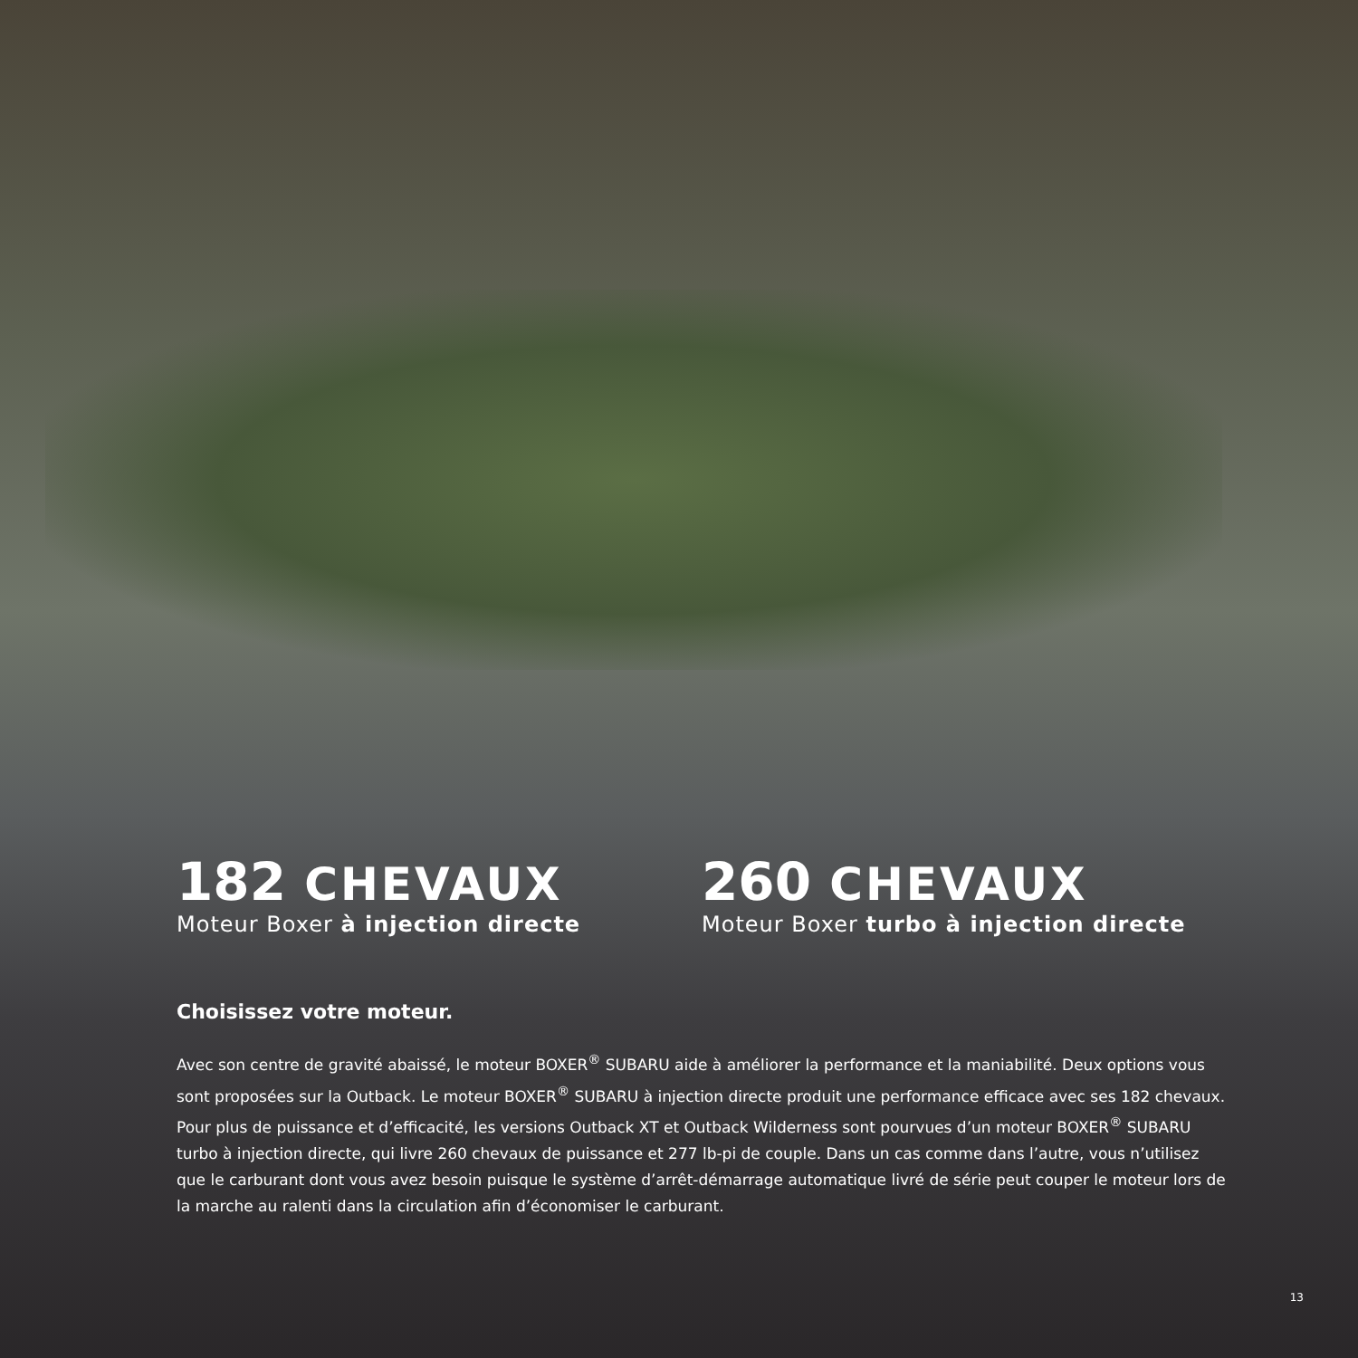182 CHEVAUX
Moteur Boxer à injection directe
260 CHEVAUX
Moteur Boxer turbo à injection directe
Choisissez votre moteur.
Avec son centre de gravité abaissé, le moteur BOXER<sup>®</sup> SUBARU aide à améliorer la performance et la maniabilité. Deux options vous sont proposées sur la Outback. Le moteur BOXER<sup>®</sup> SUBARU à injection directe produit une performance efficace avec ses 182 chevaux. Pour plus de puissance et d’efficacité, les versions Outback XT et Outback Wilderness sont pourvues d’un moteur BOXER<sup>®</sup> SUBARU turbo à injection directe, qui livre 260 chevaux de puissance et 277 lb-pi de couple. Dans un cas comme dans l’autre, vous n’utilisez que le carburant dont vous avez besoin puisque le système d’arrêt-démarrage automatique livré de série peut couper le moteur lors de la marche au ralenti dans la circulation afin d’économiser le carburant.
13